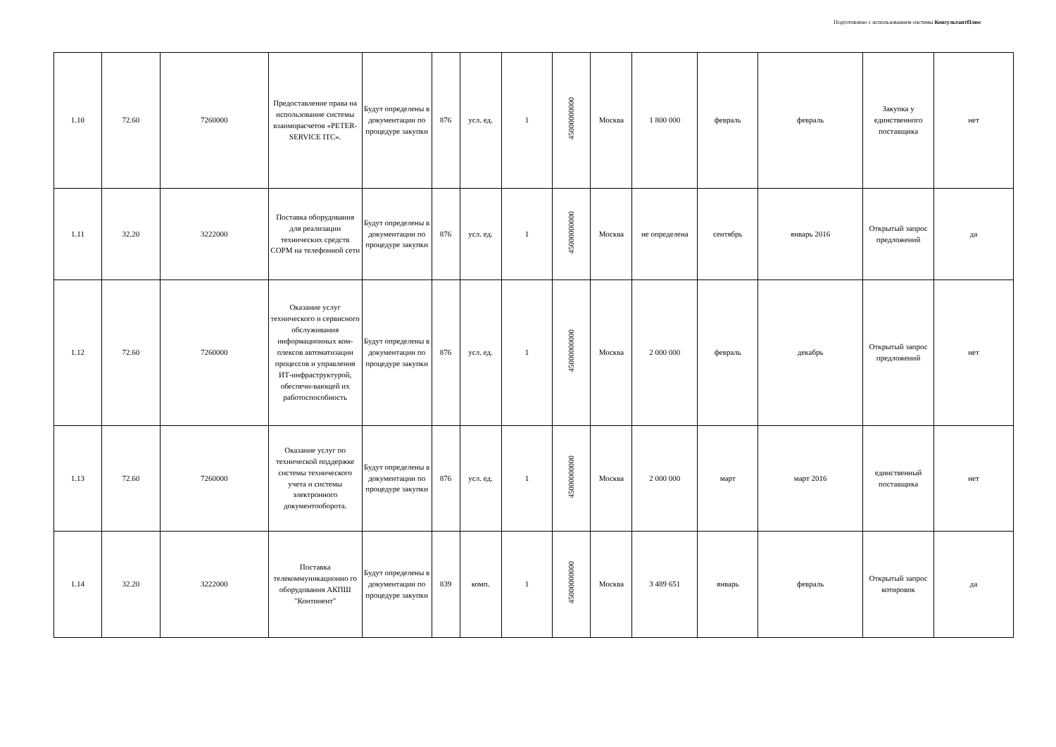Подготовлено с использованием системы КонсультантПлюс
| 1.10 | 72.60 | 7260000 | Предоставление права на использование системы взаиморасчетов «PETER-SERVICE ITC». | Будут определены в документации по процедуре закупки | 876 | усл. ед. | 1 | 45000000000 | Москва | 1 800 000 | февраль | февраль | Закупка у единственного поставщика | нет |
| 1.11 | 32.20 | 3222000 | Поставка оборудования для реализации технических средств СОРМ на телефонной сети | Будут определены в документации по процедуре закупки | 876 | усл. ед. | 1 | 45000000000 | Москва | не определена | сентябрь | январь 2016 | Открытый запрос предложений | да |
| 1.12 | 72.60 | 7260000 | Оказание услуг технического и сервисного обслуживания информационных ком-плексов автоматизации процессов и управления ИТ-инфраструктурой, обеспечи-вающей их работоспособность | Будут определены в документации по процедуре закупки | 876 | усл. ед. | 1 | 45000000000 | Москва | 2 000 000 | февраль | декабрь | Открытый запрос предложений | нет |
| 1.13 | 72.60 | 7260000 | Оказание услуг по технической поддержке системы технического учета и системы электронного документооборота. | Будут определены в документации по процедуре закупки | 876 | усл. ед. | 1 | 45000000000 | Москва | 2 000 000 | март | март 2016 | единственный поставщика | нет |
| 1.14 | 32.20 | 3222000 | Поставка телекоммуникационно го оборудования АКПШ "Континент" | Будут определены в документации по процедуре закупки | 839 | комп. | 1 | 45000000000 | Москва | 3 489 651 | январь | февраль | Открытый запрос котировок | да |